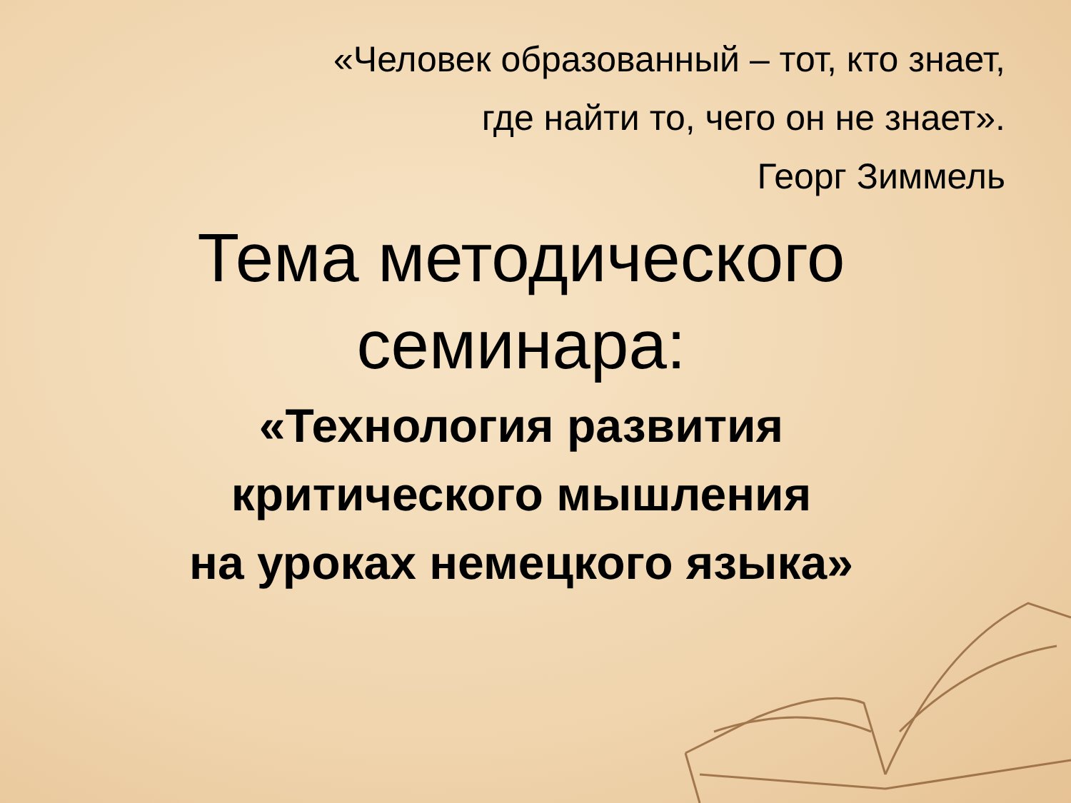«Человек образованный – тот, кто знает,
где найти то, чего он не знает».
Георг Зиммель
Тема методического
семинара:
«Технология развития
критического мышления
на уроках немецкого языка»